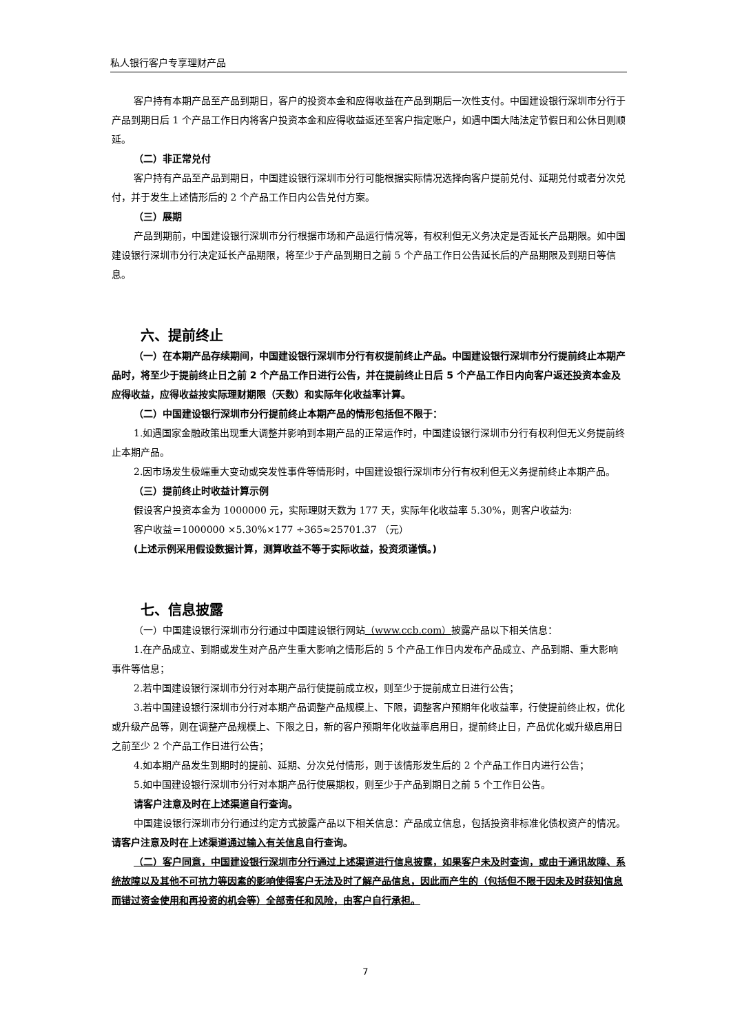私人银行客户专享理财产品
客户持有本期产品至产品到期日，客户的投资本金和应得收益在产品到期后一次性支付。中国建设银行深圳市分行于产品到期日后 1 个产品工作日内将客户投资本金和应得收益返还至客户指定账户，如遇中国大陆法定节假日和公休日则顺延。
（二）非正常兑付
客户持有产品至产品到期日，中国建设银行深圳市分行可能根据实际情况选择向客户提前兑付、延期兑付或者分次兑付，并于发生上述情形后的 2 个产品工作日内公告兑付方案。
（三）展期
产品到期前，中国建设银行深圳市分行根据市场和产品运行情况等，有权利但无义务决定是否延长产品期限。如中国建设银行深圳市分行决定延长产品期限，将至少于产品到期日之前 5 个产品工作日公告延长后的产品期限及到期日等信息。
六、提前终止
（一）在本期产品存续期间，中国建设银行深圳市分行有权提前终止产品。中国建设银行深圳市分行提前终止本期产品时，将至少于提前终止日之前 2 个产品工作日进行公告，并在提前终止日后 5 个产品工作日内向客户返还投资本金及应得收益，应得收益按实际理财期限（天数）和实际年化收益率计算。
（二）中国建设银行深圳市分行提前终止本期产品的情形包括但不限于：
1.如遇国家金融政策出现重大调整并影响到本期产品的正常运作时，中国建设银行深圳市分行有权利但无义务提前终止本期产品。
2.因市场发生极端重大变动或突发性事件等情形时，中国建设银行深圳市分行有权利但无义务提前终止本期产品。
（三）提前终止时收益计算示例
假设客户投资本金为 1000000 元，实际理财天数为 177 天，实际年化收益率 5.30%，则客户收益为:
客户收益＝1000000 ×5.30%×177 ÷365≈25701.37 （元）
(上述示例采用假设数据计算，测算收益不等于实际收益，投资须谨慎。)
七、信息披露
（一）中国建设银行深圳市分行通过中国建设银行网站（www.ccb.com）披露产品以下相关信息：
1.在产品成立、到期或发生对产品产生重大影响之情形后的 5 个产品工作日内发布产品成立、产品到期、重大影响事件等信息；
2.若中国建设银行深圳市分行对本期产品行使提前成立权，则至少于提前成立日进行公告；
3.若中国建设银行深圳市分行对本期产品调整产品规模上、下限，调整客户预期年化收益率，行使提前终止权，优化或升级产品等，则在调整产品规模上、下限之日，新的客户预期年化收益率启用日，提前终止日，产品优化或升级启用日之前至少 2 个产品工作日进行公告；
4.如本期产品发生到期时的提前、延期、分次兑付情形，则于该情形发生后的 2 个产品工作日内进行公告；
5.如中国建设银行深圳市分行对本期产品行使展期权，则至少于产品到期日之前 5 个工作日公告。
请客户注意及时在上述渠道自行查询。
中国建设银行深圳市分行通过约定方式披露产品以下相关信息：产品成立信息，包括投资非标准化债权资产的情况。请客户注意及时在上述渠道通过输入有关信息自行查询。
（二）客户同意，中国建设银行深圳市分行通过上述渠道进行信息披露，如果客户未及时查询，或由于通讯故障、系统故障以及其他不可抗力等因素的影响使得客户无法及时了解产品信息，因此而产生的（包括但不限于因未及时获知信息而错过资金使用和再投资的机会等）全部责任和风险，由客户自行承担。
7